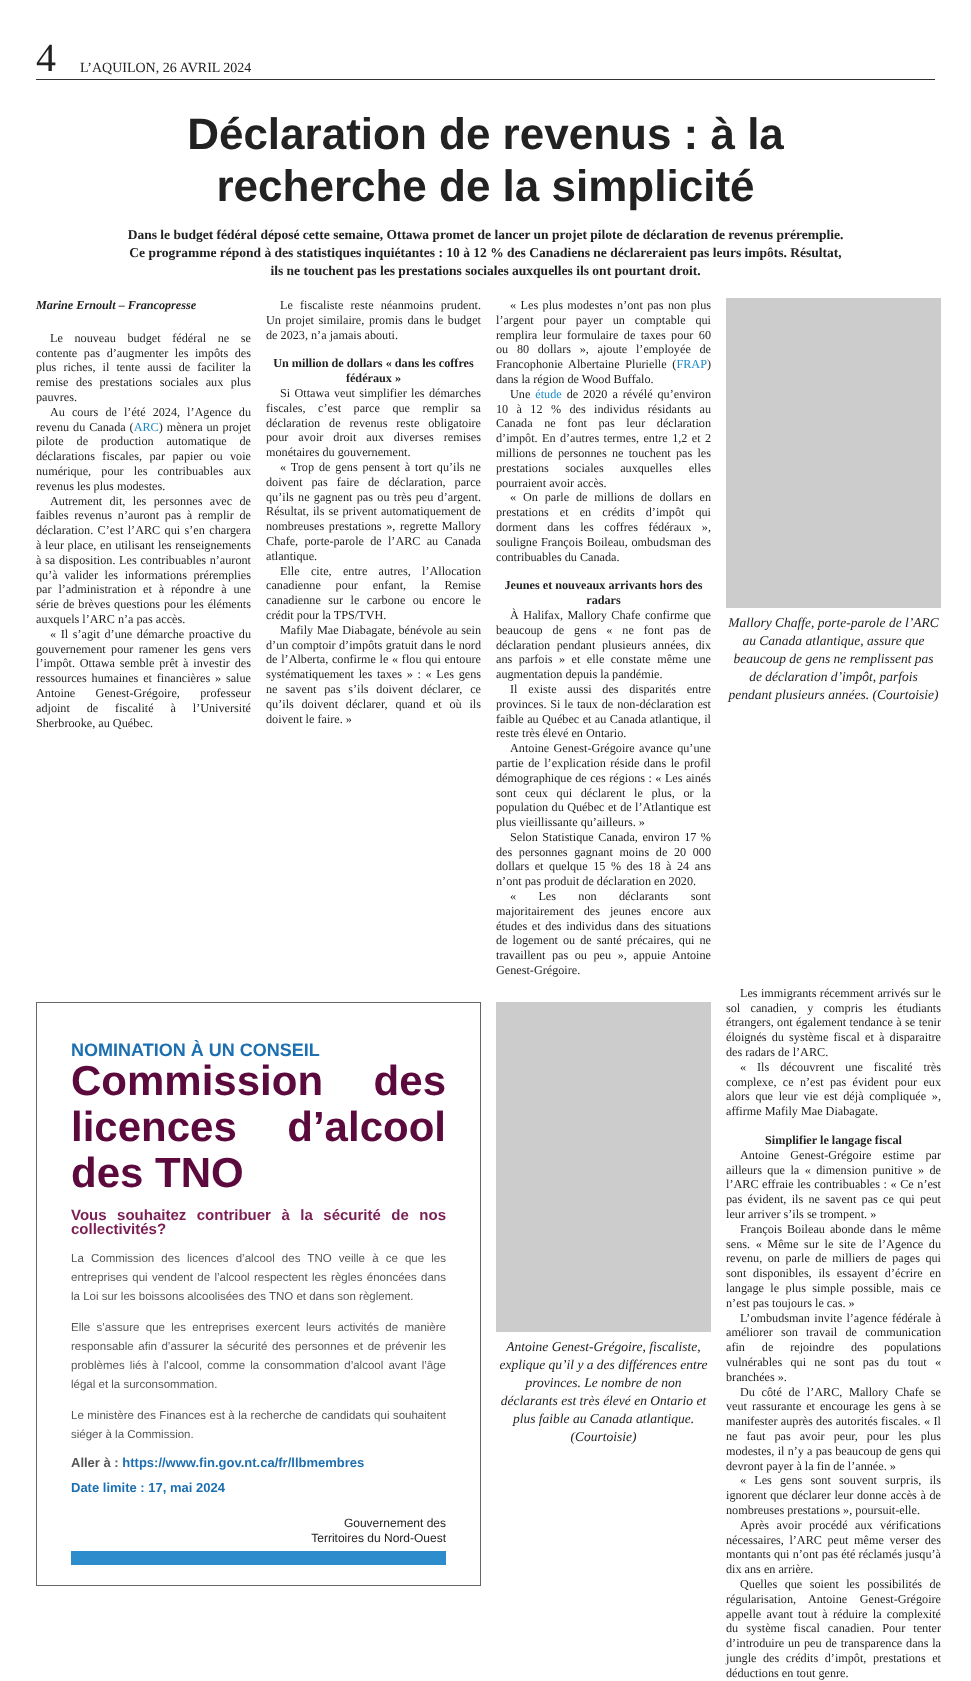4 L’AQUILON, 26 AVRIL 2024
Déclaration de revenus : à la recherche de la simplicité
Dans le budget fédéral déposé cette semaine, Ottawa promet de lancer un projet pilote de déclaration de revenus préremplie. Ce programme répond à des statistiques inquiétantes : 10 à 12 % des Canadiens ne déclareraient pas leurs impôts. Résultat, ils ne touchent pas les prestations sociales auxquelles ils ont pourtant droit.
Marine Ernoult – Francopresse
Le nouveau budget fédéral ne se contente pas d’augmenter les impôts des plus riches, il tente aussi de faciliter la remise des prestations sociales aux plus pauvres.
Au cours de l’été 2024, l’Agence du revenu du Canada (ARC) mènera un projet pilote de production automatique de déclarations fiscales, par papier ou voie numérique, pour les contribuables aux revenus les plus modestes.
Autrement dit, les personnes avec de faibles revenus n’auront pas à remplir de déclaration. C’est l’ARC qui s’en chargera à leur place, en utilisant les renseignements à sa disposition. Les contribuables n’auront qu’à valider les informations préremplies par l’administration et à répondre à une série de brèves questions pour les éléments auxquels l’ARC n’a pas accès.
« Il s’agit d’une démarche proactive du gouvernement pour ramener les gens vers l’impôt. Ottawa semble prêt à investir des ressources humaines et financières » salue Antoine Genest-Grégoire, professeur adjoint de fiscalité à l’Université Sherbrooke, au Québec.
Le fiscaliste reste néanmoins prudent. Un projet similaire, promis dans le budget de 2023, n’a jamais abouti.
Un million de dollars « dans les coffres fédéraux »
Si Ottawa veut simplifier les démarches fiscales, c’est parce que remplir sa déclaration de revenus reste obligatoire pour avoir droit aux diverses remises monétaires du gouvernement.
« Trop de gens pensent à tort qu’ils ne doivent pas faire de déclaration, parce qu’ils ne gagnent pas ou très peu d’argent. Résultat, ils se privent automatiquement de nombreuses prestations », regrette Mallory Chafe, porte-parole de l’ARC au Canada atlantique.
Elle cite, entre autres, l’Allocation canadienne pour enfant, la Remise canadienne sur le carbone ou encore le crédit pour la TPS/TVH.
Mafily Mae Diabagate, bénévole au sein d’un comptoir d’impôts gratuit dans le nord de l’Alberta, confirme le « flou qui entoure systématiquement les taxes » : « Les gens ne savent pas s’ils doivent déclarer, ce qu’ils doivent déclarer, quand et où ils doivent le faire. »
« Les plus modestes n’ont pas non plus l’argent pour payer un comptable qui remplira leur formulaire de taxes pour 60 ou 80 dollars », ajoute l’employée de Francophonie Albertaine Plurielle (FRAP) dans la région de Wood Buffalo.
Une étude de 2020 a révélé qu’environ 10 à 12 % des individus résidants au Canada ne font pas leur déclaration d’impôt. En d’autres termes, entre 1,2 et 2 millions de personnes ne touchent pas les prestations sociales auxquelles elles pourraient avoir accès.
« On parle de millions de dollars en prestations et en crédits d’impôt qui dorment dans les coffres fédéraux », souligne François Boileau, ombudsman des contribuables du Canada.
Jeunes et nouveaux arrivants hors des radars
À Halifax, Mallory Chafe confirme que beaucoup de gens « ne font pas de déclaration pendant plusieurs années, dix ans parfois » et elle constate même une augmentation depuis la pandémie.
Il existe aussi des disparités entre provinces. Si le taux de non-déclaration est faible au Québec et au Canada atlantique, il reste très élevé en Ontario.
Antoine Genest-Grégoire avance qu’une partie de l’explication réside dans le profil démographique de ces régions : « Les ainés sont ceux qui déclarent le plus, or la population du Québec et de l’Atlantique est plus vieillissante qu’ailleurs. »
Selon Statistique Canada, environ 17 % des personnes gagnant moins de 20 000 dollars et quelque 15 % des 18 à 24 ans n’ont pas produit de déclaration en 2020.
« Les non déclarants sont majoritairement des jeunes encore aux études et des individus dans des situations de logement ou de santé précaires, qui ne travaillent pas ou peu », appuie Antoine Genest-Grégoire.
Mallory Chaffe, porte-parole de l’ARC au Canada atlantique, assure que beaucoup de gens ne remplissent pas de déclaration d’impôt, parfois pendant plusieurs années. (Courtoisie)
NOMINATION À UN CONSEIL
Commission des licences d’alcool des TNO
Vous souhaitez contribuer à la sécurité de nos collectivités?
La Commission des licences d’alcool des TNO veille à ce que les entreprises qui vendent de l’alcool respectent les règles énoncées dans la Loi sur les boissons alcoolisées des TNO et dans son règlement.
Elle s’assure que les entreprises exercent leurs activités de manière responsable afin d’assurer la sécurité des personnes et de prévenir les problèmes liés à l’alcool, comme la consommation d’alcool avant l’âge légal et la surconsommation.
Le ministère des Finances est à la recherche de candidats qui souhaitent siéger à la Commission.
Aller à : https://www.fin.gov.nt.ca/fr/llbmembres
Date limite : 17, mai 2024
Gouvernement des
Territoires du Nord-Ouest
Antoine Genest-Grégoire, fiscaliste, explique qu’il y a des différences entre provinces. Le nombre de non déclarants est très élevé en Ontario et plus faible au Canada atlantique. (Courtoisie)
Les immigrants récemment arrivés sur le sol canadien, y compris les étudiants étrangers, ont également tendance à se tenir éloignés du système fiscal et à disparaitre des radars de l’ARC.
« Ils découvrent une fiscalité très complexe, ce n’est pas évident pour eux alors que leur vie est déjà compliquée », affirme Mafily Mae Diabagate.
Simplifier le langage fiscal
Antoine Genest-Grégoire estime par ailleurs que la « dimension punitive » de l’ARC effraie les contribuables : « Ce n’est pas évident, ils ne savent pas ce qui peut leur arriver s’ils se trompent. »
François Boileau abonde dans le même sens. « Même sur le site de l’Agence du revenu, on parle de milliers de pages qui sont disponibles, ils essayent d’écrire en langage le plus simple possible, mais ce n’est pas toujours le cas. »
L’ombudsman invite l’agence fédérale à améliorer son travail de communication afin de rejoindre des populations vulnérables qui ne sont pas du tout « branchées ».
Du côté de l’ARC, Mallory Chafe se veut rassurante et encourage les gens à se manifester auprès des autorités fiscales. « Il ne faut pas avoir peur, pour les plus modestes, il n’y a pas beaucoup de gens qui devront payer à la fin de l’année. »
« Les gens sont souvent surpris, ils ignorent que déclarer leur donne accès à de nombreuses prestations », poursuit-elle.
Après avoir procédé aux vérifications nécessaires, l’ARC peut même verser des montants qui n’ont pas été réclamés jusqu’à dix ans en arrière.
Quelles que soient les possibilités de régularisation, Antoine Genest-Grégoire appelle avant tout à réduire la complexité du système fiscal canadien. Pour tenter d’introduire un peu de transparence dans la jungle des crédits d’impôt, prestations et déductions en tout genre.